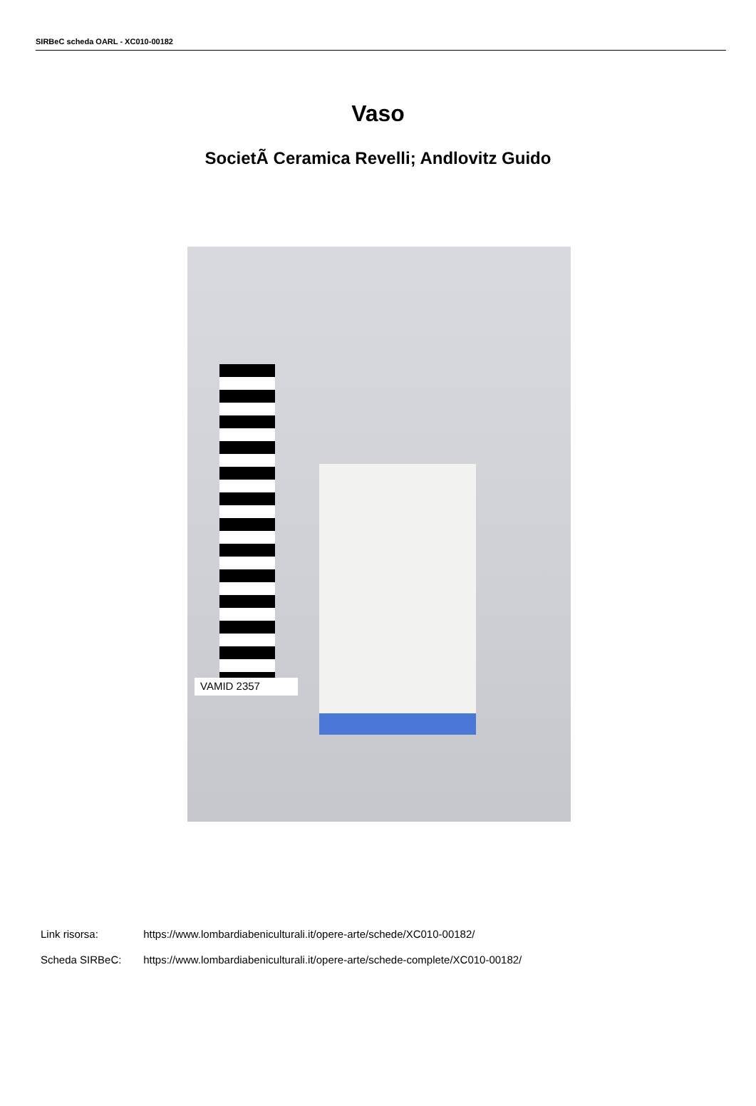SIRBeC scheda OARL - XC010-00182
Vaso
SocietÃ Ceramica Revelli; Andlovitz Guido
VAMID 2357
Link risorsa: https://www.lombardiabeniculturali.it/opere-arte/schede/XC010-00182/
Scheda SIRBeC: https://www.lombardiabeniculturali.it/opere-arte/schede-complete/XC010-00182/